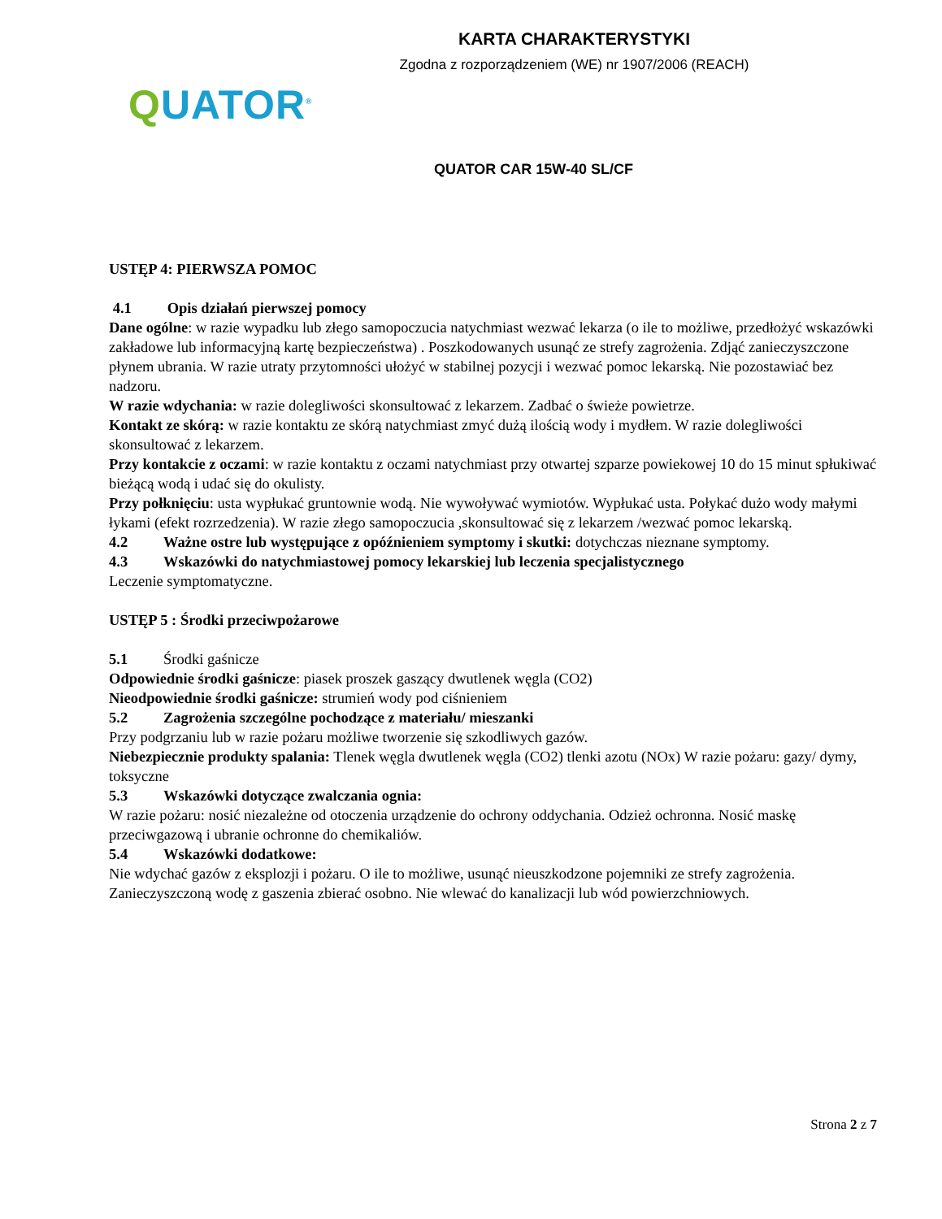KARTA CHARAKTERYSTYKI
Zgodna z rozporządzeniem (WE) nr 1907/2006 (REACH)
QUATOR<sup>®</sup>
QUATOR CAR 15W-40 SL/CF
USTĘP 4: PIERWSZA POMOC
4.1 Opis działań pierwszej pomocy
Dane ogólne: w razie wypadku lub złego samopoczucia natychmiast wezwać lekarza (o ile to możliwe, przedłożyć wskazówki zakładowe lub informacyjną kartę bezpieczeństwa) . Poszkodowanych usunąć ze strefy zagrożenia. Zdjąć zanieczyszczone płynem ubrania. W razie utraty przytomności ułożyć w stabilnej pozycji i wezwać pomoc lekarską. Nie pozostawiać bez nadzoru.
W razie wdychania: w razie dolegliwości skonsultować z lekarzem. Zadbać o świeże powietrze.
Kontakt ze skórą: w razie kontaktu ze skórą natychmiast zmyć dużą ilością wody i mydłem. W razie dolegliwości skonsultować z lekarzem.
Przy kontakcie z oczami: w razie kontaktu z oczami natychmiast przy otwartej szparze powiekowej 10 do 15 minut spłukiwać bieżącą wodą i udać się do okulisty.
Przy połknięciu: usta wypłukać gruntownie wodą. Nie wywoływać wymiotów. Wypłukać usta. Połykać dużo wody małymi łykami (efekt rozrzedzenia). W razie złego samopoczucia ,skonsultować się z lekarzem /wezwać pomoc lekarską.
4.2 Ważne ostre lub występujące z opóźnieniem symptomy i skutki: dotychczas nieznane symptomy.
4.3 Wskazówki do natychmiastowej pomocy lekarskiej lub leczenia specjalistycznego
Leczenie symptomatyczne.
USTĘP 5 : Środki przeciwpożarowe
5.1 Środki gaśnicze
Odpowiednie środki gaśnicze: piasek proszek gaszący dwutlenek węgla (CO2)
Nieodpowiednie środki gaśnicze: strumień wody pod ciśnieniem
5.2 Zagrożenia szczególne pochodzące z materiału/ mieszanki
Przy podgrzaniu lub w razie pożaru możliwe tworzenie się szkodliwych gazów.
Niebezpiecznie produkty spalania: Tlenek węgla dwutlenek węgla (CO2) tlenki azotu (NOx) W razie pożaru: gazy/ dymy, toksyczne
5.3 Wskazówki dotyczące zwalczania ognia:
W razie pożaru: nosić niezależne od otoczenia urządzenie do ochrony oddychania. Odzież ochronna. Nosić maskę przeciwgazową i ubranie ochronne do chemikaliów.
5.4 Wskazówki dodatkowe:
Nie wdychać gazów z eksplozji i pożaru. O ile to możliwe, usunąć nieuszkodzone pojemniki ze strefy zagrożenia. Zanieczyszczoną wodę z gaszenia zbierać osobno. Nie wlewać do kanalizacji lub wód powierzchniowych.
Strona 2 z 7